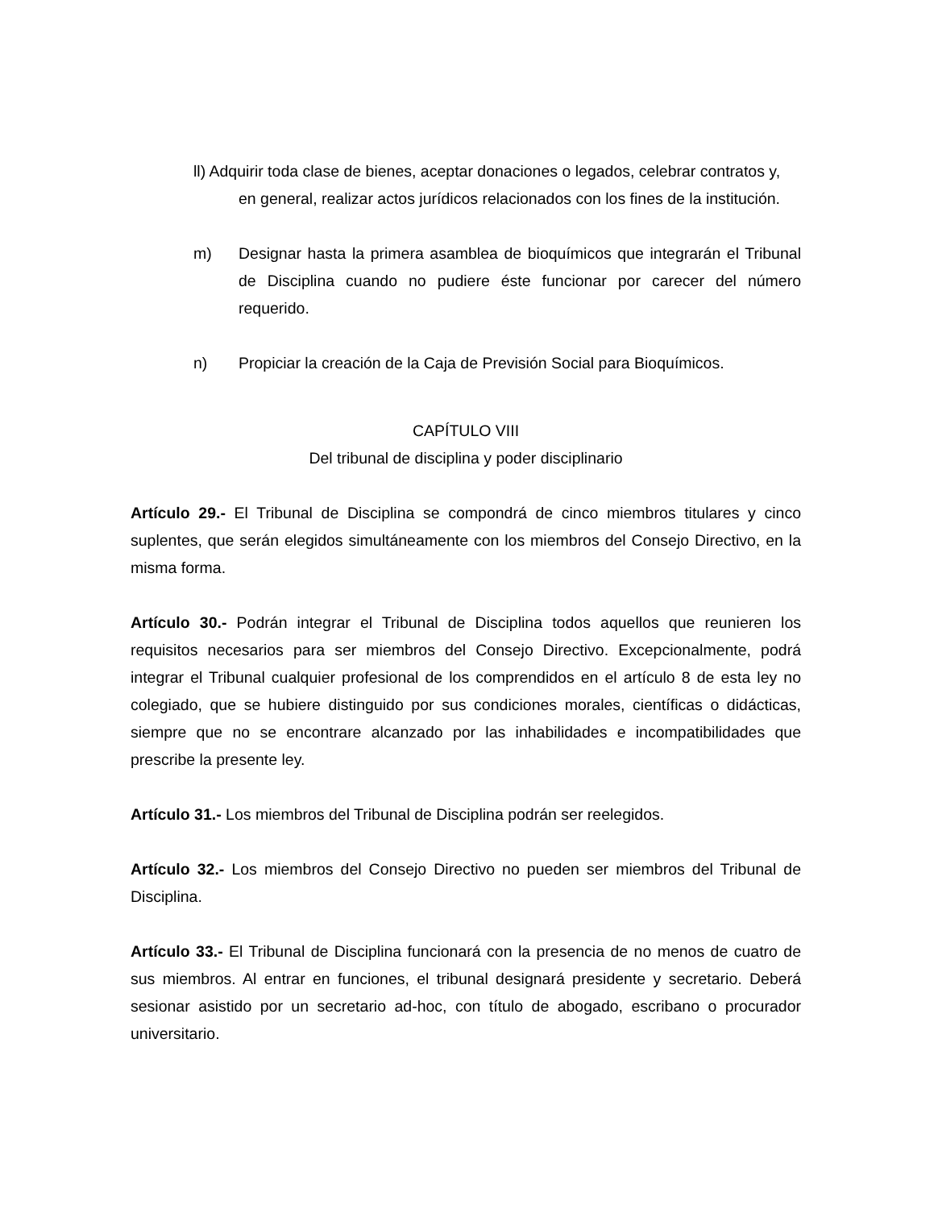ll) Adquirir toda clase de bienes, aceptar donaciones o legados, celebrar contratos y, en general, realizar actos jurídicos relacionados con los fines de la institución.
m) Designar hasta la primera asamblea de bioquímicos que integrarán el Tribunal de Disciplina cuando no pudiere éste funcionar por carecer del número requerido.
n) Propiciar la creación de la Caja de Previsión Social para Bioquímicos.
CAPÍTULO VIII
Del tribunal de disciplina y poder disciplinario
Artículo 29.- El Tribunal de Disciplina se compondrá de cinco miembros titulares y cinco suplentes, que serán elegidos simultáneamente con los miembros del Consejo Directivo, en la misma forma.
Artículo 30.- Podrán integrar el Tribunal de Disciplina todos aquellos que reunieren los requisitos necesarios para ser miembros del Consejo Directivo. Excepcionalmente, podrá integrar el Tribunal cualquier profesional de los comprendidos en el artículo 8 de esta ley no colegiado, que se hubiere distinguido por sus condiciones morales, científicas o didácticas, siempre que no se encontrare alcanzado por las inhabilidades e incompatibilidades que prescribe la presente ley.
Artículo 31.- Los miembros del Tribunal de Disciplina podrán ser reelegidos.
Artículo 32.- Los miembros del Consejo Directivo no pueden ser miembros del Tribunal de Disciplina.
Artículo 33.- El Tribunal de Disciplina funcionará con la presencia de no menos de cuatro de sus miembros. Al entrar en funciones, el tribunal designará presidente y secretario. Deberá sesionar asistido por un secretario ad-hoc, con título de abogado, escribano o procurador universitario.